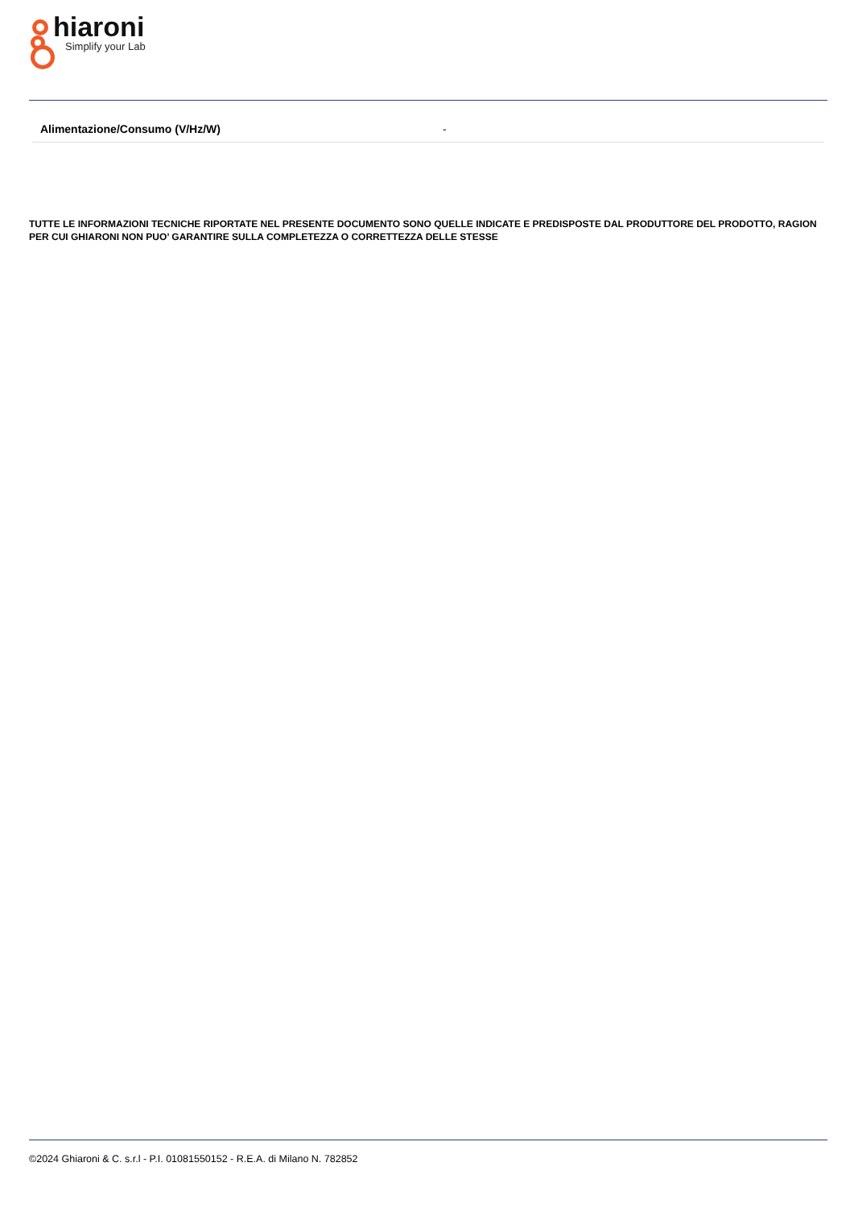hiaroni
Simplify your Lab
| Alimentazione/Consumo (V/Hz/W) | - |
TUTTE LE INFORMAZIONI TECNICHE RIPORTATE NEL PRESENTE DOCUMENTO SONO QUELLE INDICATE E PREDISPOSTE DAL PRODUTTORE DEL PRODOTTO, RAGION PER CUI GHIARONI NON PUO’ GARANTIRE SULLA COMPLETEZZA O CORRETTEZZA DELLE STESSE
©2024 Ghiaroni & C. s.r.l - P.I. 01081550152 - R.E.A. di Milano N. 782852